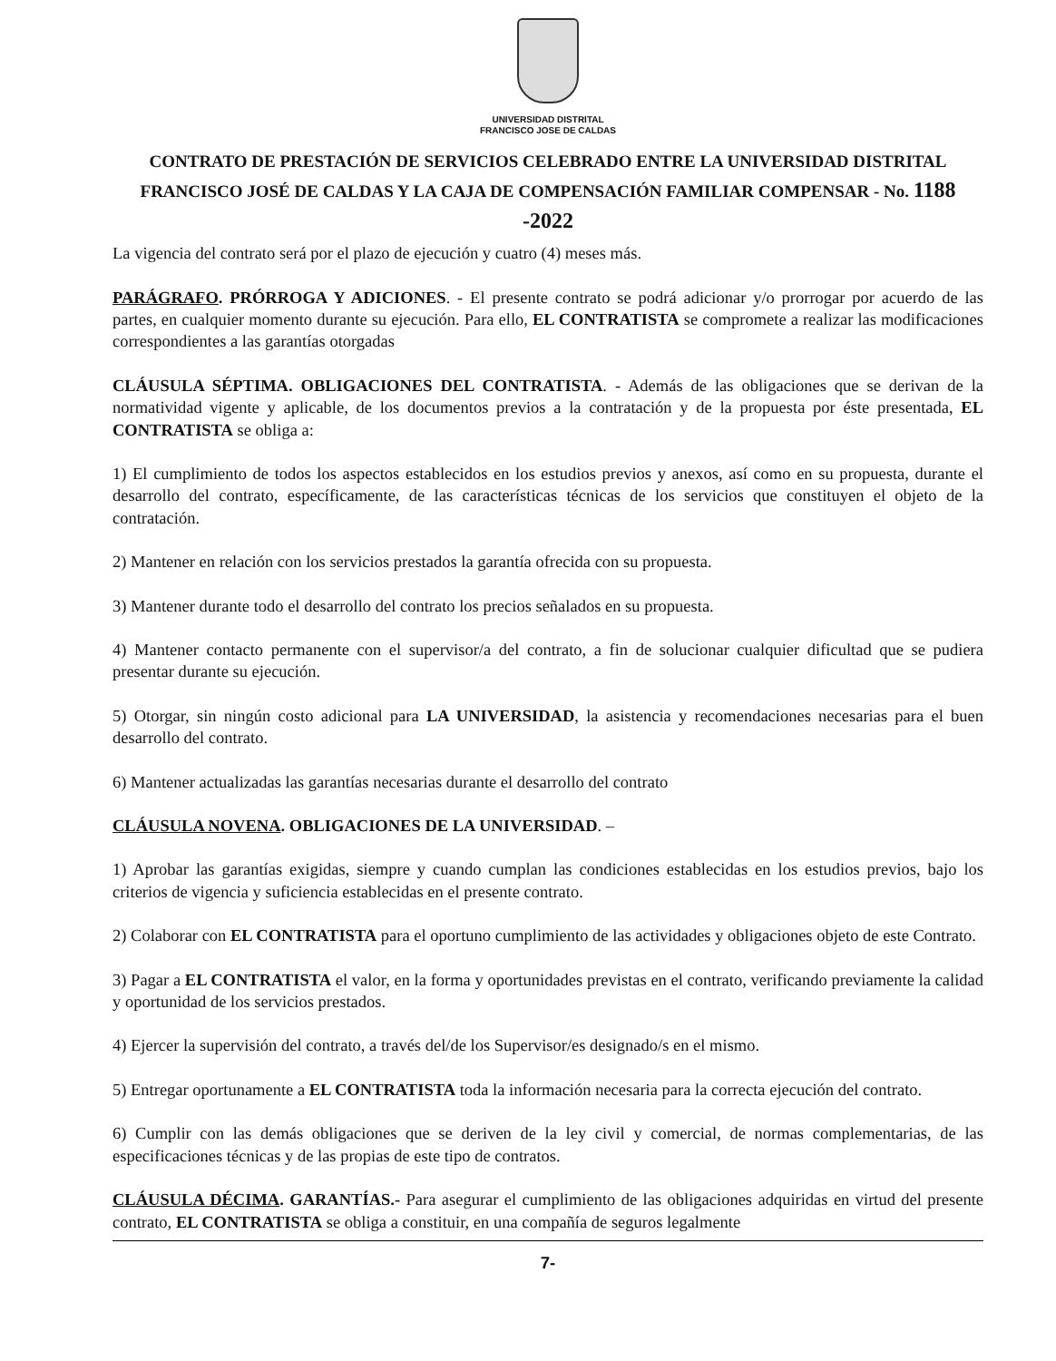UNIVERSIDAD DISTRITAL
FRANCISCO JOSE DE CALDAS
CONTRATO DE PRESTACIÓN DE SERVICIOS CELEBRADO ENTRE LA UNIVERSIDAD DISTRITAL FRANCISCO JOSÉ DE CALDAS Y LA CAJA DE COMPENSACIÓN FAMILIAR COMPENSAR - No. 1188 -2022
La vigencia del contrato será por el plazo de ejecución y cuatro (4) meses más.
PARÁGRAFO. PRÓRROGA Y ADICIONES. - El presente contrato se podrá adicionar y/o prorrogar por acuerdo de las partes, en cualquier momento durante su ejecución. Para ello, EL CONTRATISTA se compromete a realizar las modificaciones correspondientes a las garantías otorgadas
CLÁUSULA SÉPTIMA. OBLIGACIONES DEL CONTRATISTA. - Además de las obligaciones que se derivan de la normatividad vigente y aplicable, de los documentos previos a la contratación y de la propuesta por éste presentada, EL CONTRATISTA se obliga a:
1) El cumplimiento de todos los aspectos establecidos en los estudios previos y anexos, así como en su propuesta, durante el desarrollo del contrato, específicamente, de las características técnicas de los servicios que constituyen el objeto de la contratación.
2) Mantener en relación con los servicios prestados la garantía ofrecida con su propuesta.
3) Mantener durante todo el desarrollo del contrato los precios señalados en su propuesta.
4) Mantener contacto permanente con el supervisor/a del contrato, a fin de solucionar cualquier dificultad que se pudiera presentar durante su ejecución.
5) Otorgar, sin ningún costo adicional para LA UNIVERSIDAD, la asistencia y recomendaciones necesarias para el buen desarrollo del contrato.
6) Mantener actualizadas las garantías necesarias durante el desarrollo del contrato
CLÁUSULA NOVENA. OBLIGACIONES DE LA UNIVERSIDAD. –
1) Aprobar las garantías exigidas, siempre y cuando cumplan las condiciones establecidas en los estudios previos, bajo los criterios de vigencia y suficiencia establecidas en el presente contrato.
2) Colaborar con EL CONTRATISTA para el oportuno cumplimiento de las actividades y obligaciones objeto de este Contrato.
3) Pagar a EL CONTRATISTA el valor, en la forma y oportunidades previstas en el contrato, verificando previamente la calidad y oportunidad de los servicios prestados.
4) Ejercer la supervisión del contrato, a través del/de los Supervisor/es designado/s en el mismo.
5) Entregar oportunamente a EL CONTRATISTA toda la información necesaria para la correcta ejecución del contrato.
6) Cumplir con las demás obligaciones que se deriven de la ley civil y comercial, de normas complementarias, de las especificaciones técnicas y de las propias de este tipo de contratos.
CLÁUSULA DÉCIMA. GARANTÍAS.- Para asegurar el cumplimiento de las obligaciones adquiridas en virtud del presente contrato, EL CONTRATISTA se obliga a constituir, en una compañía de seguros legalmente
7-